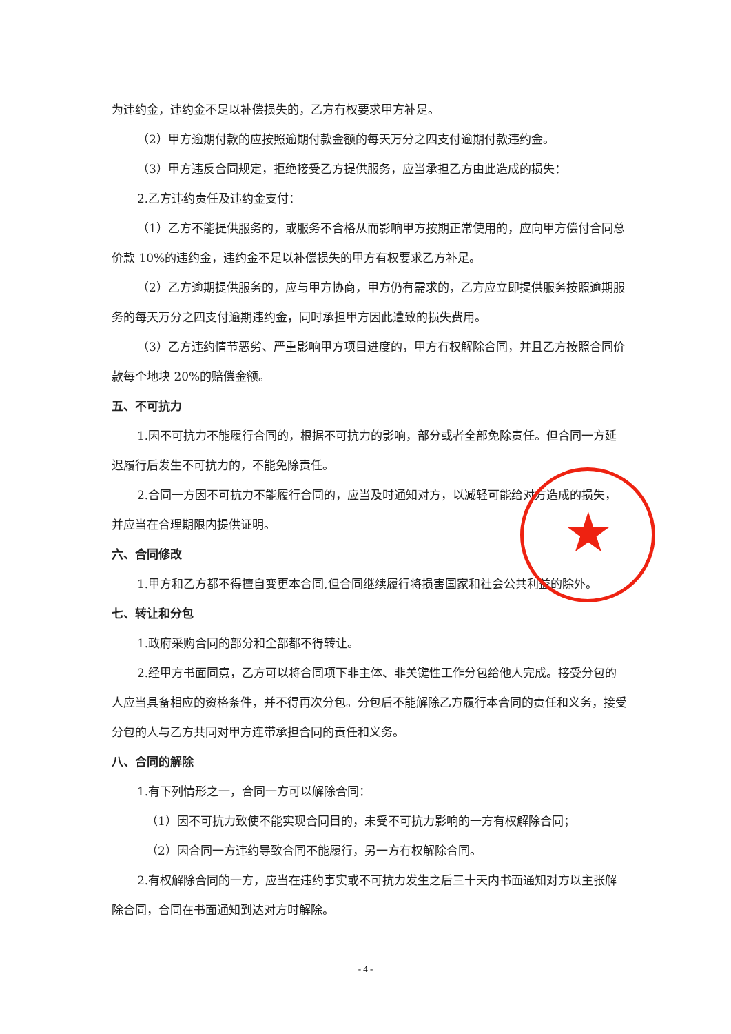为违约金，违约金不足以补偿损失的，乙方有权要求甲方补足。
（2）甲方逾期付款的应按照逾期付款金额的每天万分之四支付逾期付款违约金。
（3）甲方违反合同规定，拒绝接受乙方提供服务，应当承担乙方由此造成的损失：
2.乙方违约责任及违约金支付：
（1）乙方不能提供服务的，或服务不合格从而影响甲方按期正常使用的，应向甲方偿付合同总价款 10%的违约金，违约金不足以补偿损失的甲方有权要求乙方补足。
（2）乙方逾期提供服务的，应与甲方协商，甲方仍有需求的，乙方应立即提供服务按照逾期服务的每天万分之四支付逾期违约金，同时承担甲方因此遭致的损失费用。
（3）乙方违约情节恶劣、严重影响甲方项目进度的，甲方有权解除合同，并且乙方按照合同价款每个地块 20%的赔偿金额。
五、不可抗力
1.因不可抗力不能履行合同的，根据不可抗力的影响，部分或者全部免除责任。但合同一方延迟履行后发生不可抗力的，不能免除责任。
2.合同一方因不可抗力不能履行合同的，应当及时通知对方，以减轻可能给对方造成的损失，并应当在合理期限内提供证明。
六、合同修改
1.甲方和乙方都不得擅自变更本合同,但合同继续履行将损害国家和社会公共利益的除外。
七、转让和分包
1.政府采购合同的部分和全部都不得转让。
2.经甲方书面同意，乙方可以将合同项下非主体、非关键性工作分包给他人完成。接受分包的人应当具备相应的资格条件，并不得再次分包。分包后不能解除乙方履行本合同的责任和义务，接受分包的人与乙方共同对甲方连带承担合同的责任和义务。
八、合同的解除
1.有下列情形之一，合同一方可以解除合同：
（1）因不可抗力致使不能实现合同目的，未受不可抗力影响的一方有权解除合同；
（2）因合同一方违约导致合同不能履行，另一方有权解除合同。
2.有权解除合同的一方，应当在违约事实或不可抗力发生之后三十天内书面通知对方以主张解除合同，合同在书面通知到达对方时解除。
★
- 4 -